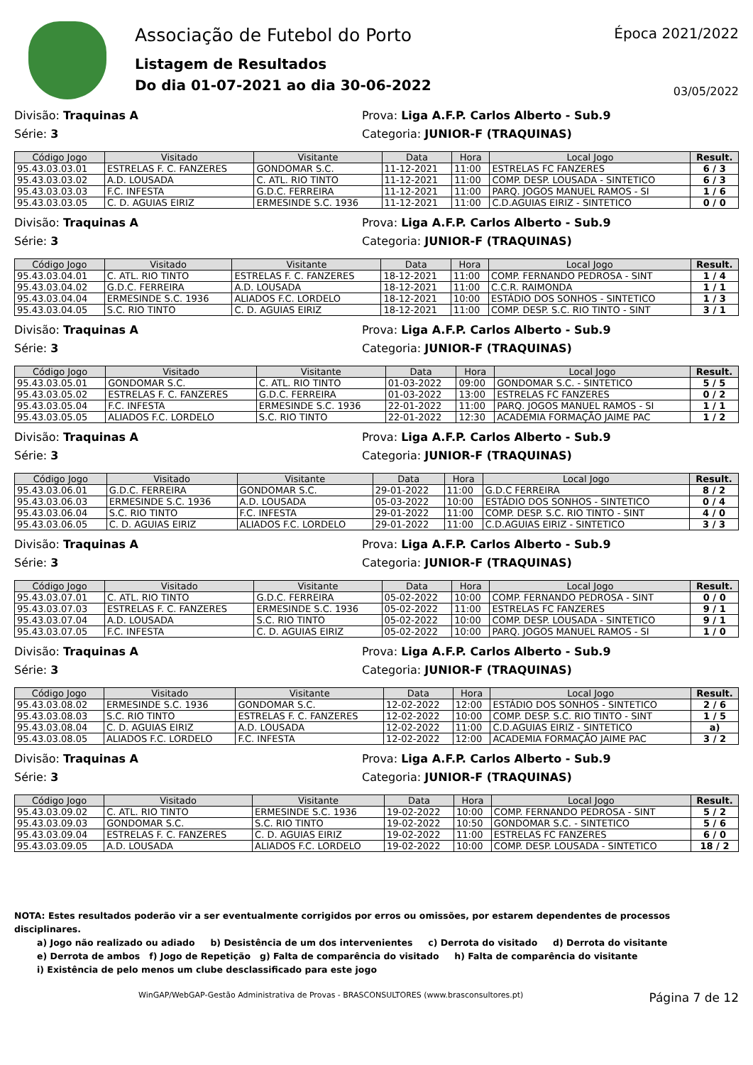Associação de Futebol do Porto
Listagem de Resultados
Do dia 01-07-2021 ao dia 30-06-2022
Época 2021/2022
03/05/2022
Divisão: Traquinas A Prova: Liga A.F.P. Carlos Alberto - Sub.9
Série: 3 Categoria: JUNIOR-F (TRAQUINAS)
| Código Jogo | Visitado | Visitante | Data | Hora | Local Jogo | Result. |
| --- | --- | --- | --- | --- | --- | --- |
| 95.43.03.03.01 | ESTRELAS F. C. FANZERES | GONDOMAR S.C. | 11-12-2021 | 11:00 | ESTRELAS FC FANZERES | 6 / 3 |
| 95.43.03.03.02 | A.D. LOUSADA | C. ATL. RIO TINTO | 11-12-2021 | 11:00 | COMP. DESP. LOUSADA - SINTETICO | 6 / 3 |
| 95.43.03.03.03 | F.C. INFESTA | G.D.C. FERREIRA | 11-12-2021 | 11:00 | PARQ. JOGOS MANUEL RAMOS - SI | 1 / 6 |
| 95.43.03.03.05 | C. D. AGUIAS EIRIZ | ERMESINDE S.C. 1936 | 11-12-2021 | 11:00 | C.D.AGUIAS EIRIZ - SINTETICO | 0 / 0 |
Divisão: Traquinas A Prova: Liga A.F.P. Carlos Alberto - Sub.9
Série: 3 Categoria: JUNIOR-F (TRAQUINAS)
| Código Jogo | Visitado | Visitante | Data | Hora | Local Jogo | Result. |
| --- | --- | --- | --- | --- | --- | --- |
| 95.43.03.04.01 | C. ATL. RIO TINTO | ESTRELAS F. C. FANZERES | 18-12-2021 | 11:00 | COMP. FERNANDO PEDROSA - SINT | 1 / 4 |
| 95.43.03.04.02 | G.D.C. FERREIRA | A.D. LOUSADA | 18-12-2021 | 11:00 | C.C.R. RAIMONDA | 1 / 1 |
| 95.43.03.04.04 | ERMESINDE S.C. 1936 | ALIADOS F.C. LORDELO | 18-12-2021 | 10:00 | ESTÁDIO DOS SONHOS - SINTETICO | 1 / 3 |
| 95.43.03.04.05 | S.C. RIO TINTO | C. D. AGUIAS EIRIZ | 18-12-2021 | 11:00 | COMP. DESP. S.C. RIO TINTO - SINT | 3 / 1 |
Divisão: Traquinas A Prova: Liga A.F.P. Carlos Alberto - Sub.9
Série: 3 Categoria: JUNIOR-F (TRAQUINAS)
| Código Jogo | Visitado | Visitante | Data | Hora | Local Jogo | Result. |
| --- | --- | --- | --- | --- | --- | --- |
| 95.43.03.05.01 | GONDOMAR S.C. | C. ATL. RIO TINTO | 01-03-2022 | 09:00 | GONDOMAR S.C. - SINTETICO | 5 / 5 |
| 95.43.03.05.02 | ESTRELAS F. C. FANZERES | G.D.C. FERREIRA | 01-03-2022 | 13:00 | ESTRELAS FC FANZERES | 0 / 2 |
| 95.43.03.05.04 | F.C. INFESTA | ERMESINDE S.C. 1936 | 22-01-2022 | 11:00 | PARQ. JOGOS MANUEL RAMOS - SI | 1 / 1 |
| 95.43.03.05.05 | ALIADOS F.C. LORDELO | S.C. RIO TINTO | 22-01-2022 | 12:30 | ACADEMIA FORMAÇÃO JAIME PAC | 1 / 2 |
Divisão: Traquinas A Prova: Liga A.F.P. Carlos Alberto - Sub.9
Série: 3 Categoria: JUNIOR-F (TRAQUINAS)
| Código Jogo | Visitado | Visitante | Data | Hora | Local Jogo | Result. |
| --- | --- | --- | --- | --- | --- | --- |
| 95.43.03.06.01 | G.D.C. FERREIRA | GONDOMAR S.C. | 29-01-2022 | 11:00 | G.D.C FERREIRA | 8 / 2 |
| 95.43.03.06.03 | ERMESINDE S.C. 1936 | A.D. LOUSADA | 05-03-2022 | 10:00 | ESTÁDIO DOS SONHOS - SINTETICO | 0 / 4 |
| 95.43.03.06.04 | S.C. RIO TINTO | F.C. INFESTA | 29-01-2022 | 11:00 | COMP. DESP. S.C. RIO TINTO - SINT | 4 / 0 |
| 95.43.03.06.05 | C. D. AGUIAS EIRIZ | ALIADOS F.C. LORDELO | 29-01-2022 | 11:00 | C.D.AGUIAS EIRIZ - SINTETICO | 3 / 3 |
Divisão: Traquinas A Prova: Liga A.F.P. Carlos Alberto - Sub.9
Série: 3 Categoria: JUNIOR-F (TRAQUINAS)
| Código Jogo | Visitado | Visitante | Data | Hora | Local Jogo | Result. |
| --- | --- | --- | --- | --- | --- | --- |
| 95.43.03.07.01 | C. ATL. RIO TINTO | G.D.C. FERREIRA | 05-02-2022 | 10:00 | COMP. FERNANDO PEDROSA - SINT | 0 / 0 |
| 95.43.03.07.03 | ESTRELAS F. C. FANZERES | ERMESINDE S.C. 1936 | 05-02-2022 | 11:00 | ESTRELAS FC FANZERES | 9 / 1 |
| 95.43.03.07.04 | A.D. LOUSADA | S.C. RIO TINTO | 05-02-2022 | 10:00 | COMP. DESP. LOUSADA - SINTETICO | 9 / 1 |
| 95.43.03.07.05 | F.C. INFESTA | C. D. AGUIAS EIRIZ | 05-02-2022 | 10:00 | PARQ. JOGOS MANUEL RAMOS - SI | 1 / 0 |
Divisão: Traquinas A Prova: Liga A.F.P. Carlos Alberto - Sub.9
Série: 3 Categoria: JUNIOR-F (TRAQUINAS)
| Código Jogo | Visitado | Visitante | Data | Hora | Local Jogo | Result. |
| --- | --- | --- | --- | --- | --- | --- |
| 95.43.03.08.02 | ERMESINDE S.C. 1936 | GONDOMAR S.C. | 12-02-2022 | 12:00 | ESTÁDIO DOS SONHOS - SINTETICO | 2 / 6 |
| 95.43.03.08.03 | S.C. RIO TINTO | ESTRELAS F. C. FANZERES | 12-02-2022 | 10:00 | COMP. DESP. S.C. RIO TINTO - SINT | 1 / 5 |
| 95.43.03.08.04 | C. D. AGUIAS EIRIZ | A.D. LOUSADA | 12-02-2022 | 11:00 | C.D.AGUIAS EIRIZ - SINTETICO | a) |
| 95.43.03.08.05 | ALIADOS F.C. LORDELO | F.C. INFESTA | 12-02-2022 | 12:00 | ACADEMIA FORMAÇÃO JAIME PAC | 3 / 2 |
Divisão: Traquinas A Prova: Liga A.F.P. Carlos Alberto - Sub.9
Série: 3 Categoria: JUNIOR-F (TRAQUINAS)
| Código Jogo | Visitado | Visitante | Data | Hora | Local Jogo | Result. |
| --- | --- | --- | --- | --- | --- | --- |
| 95.43.03.09.02 | C. ATL. RIO TINTO | ERMESINDE S.C. 1936 | 19-02-2022 | 10:00 | COMP. FERNANDO PEDROSA - SINT | 5 / 2 |
| 95.43.03.09.03 | GONDOMAR S.C. | S.C. RIO TINTO | 19-02-2022 | 10:50 | GONDOMAR S.C. - SINTETICO | 5 / 6 |
| 95.43.03.09.04 | ESTRELAS F. C. FANZERES | C. D. AGUIAS EIRIZ | 19-02-2022 | 11:00 | ESTRELAS FC FANZERES | 6 / 0 |
| 95.43.03.09.05 | A.D. LOUSADA | ALIADOS F.C. LORDELO | 19-02-2022 | 10:00 | COMP. DESP. LOUSADA - SINTETICO | 18 / 2 |
NOTA: Estes resultados poderão vir a ser eventualmente corrigidos por erros ou omissões, por estarem dependentes de processos disciplinares.
a) Jogo não realizado ou adiado b) Desistência de um dos intervenientes c) Derrota do visitado d) Derrota do visitante
e) Derrota de ambos f) Jogo de Repetição g) Falta de comparência do visitado h) Falta de comparência do visitante
i) Existência de pelo menos um clube desclassificado para este jogo
WinGAP/WebGAP-Gestão Administrativa de Provas - BRASCONSULTORES (www.brasconsultores.pt) Página 7 de 12